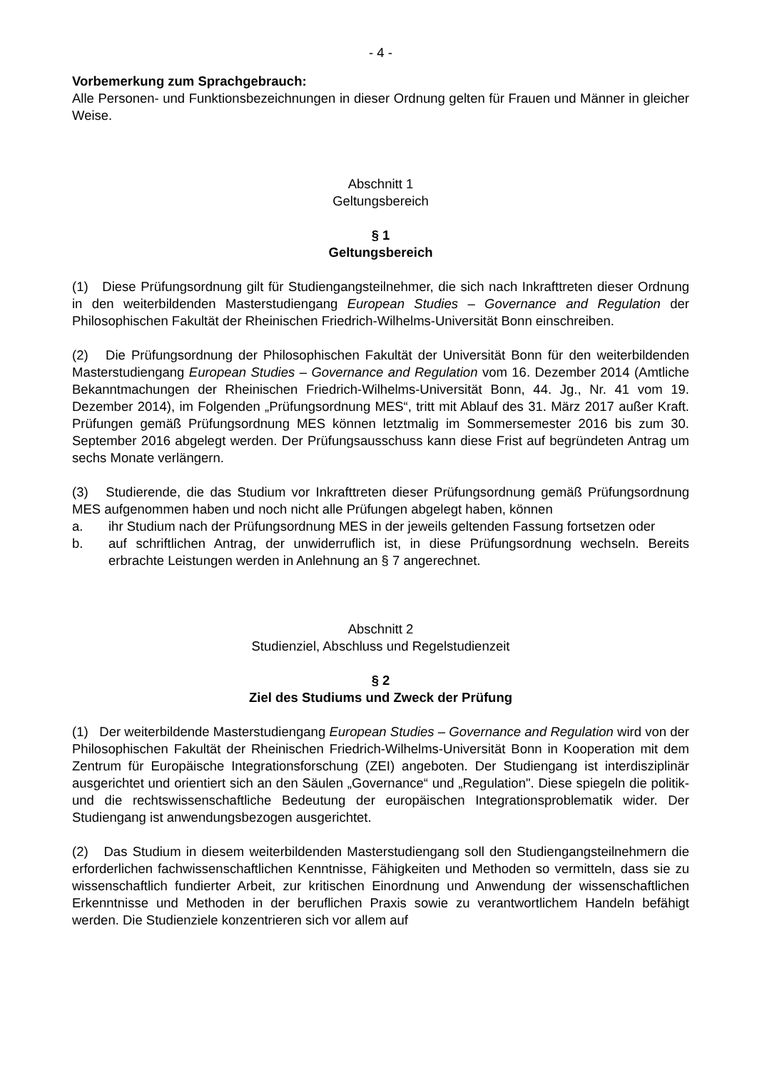- 4 -
Vorbemerkung zum Sprachgebrauch:
Alle Personen- und Funktionsbezeichnungen in dieser Ordnung gelten für Frauen und Männer in gleicher Weise.
Abschnitt 1
Geltungsbereich
§ 1
Geltungsbereich
(1) Diese Prüfungsordnung gilt für Studiengangsteilnehmer, die sich nach Inkrafttreten dieser Ordnung in den weiterbildenden Masterstudiengang European Studies – Governance and Regulation der Philosophischen Fakultät der Rheinischen Friedrich-Wilhelms-Universität Bonn einschreiben.
(2) Die Prüfungsordnung der Philosophischen Fakultät der Universität Bonn für den weiterbildenden Masterstudiengang European Studies – Governance and Regulation vom 16. Dezember 2014 (Amtliche Bekanntmachungen der Rheinischen Friedrich-Wilhelms-Universität Bonn, 44. Jg., Nr. 41 vom 19. Dezember 2014), im Folgenden „Prüfungs­ordnung MES“, tritt mit Ablauf des 31. März 2017 außer Kraft. Prüfungen gemäß Prüfungsordnung MES können letztmalig im Sommersemester 2016 bis zum 30. September 2016 abgelegt werden. Der Prüfungsausschuss kann diese Frist auf begründeten Antrag um sechs Monate verlängern.
(3) Studierende, die das Studium vor Inkrafttreten dieser Prüfungsordnung gemäß Prüfungsordnung MES aufgenommen haben und noch nicht alle Prüfungen abgelegt haben, können
a. ihr Studium nach der Prüfungsordnung MES in der jeweils geltenden Fassung fortsetzen oder
b. auf schriftlichen Antrag, der unwiderruflich ist, in diese Prüfungsordnung wechseln. Bereits erbrachte Leistungen werden in Anlehnung an § 7 angerechnet.
Abschnitt 2
Studienziel, Abschluss und Regelstudienzeit
§ 2
Ziel des Studiums und Zweck der Prüfung
(1) Der weiterbildende Masterstudiengang European Studies – Governance and Regulation wird von der Philosophischen Fakultät der Rheinischen Friedrich-Wilhelms-Universität Bonn in Kooperation mit dem Zentrum für Europäische Integrationsforschung (ZEI) angeboten. Der Studiengang ist interdisziplinär ausgerichtet und orientiert sich an den Säulen „Governance“ und „Regulation". Diese spiegeln die politik- und die rechtswissenschaftliche Bedeutung der europäischen Integrationsproblematik wider. Der Studiengang ist anwendungsbezogen ausgerichtet.
(2) Das Studium in diesem weiterbildenden Masterstudiengang soll den Studiengangs­teilnehmern die erforderlichen fachwissenschaftlichen Kenntnisse, Fähigkeiten und Methoden so vermitteln, dass sie zu wissenschaftlich fundierter Arbeit, zur kritischen Einordnung und Anwendung der wissenschaftlichen Erkenntnisse und Methoden in der beruflichen Praxis sowie zu verantwortlichem Handeln befähigt werden. Die Studienziele konzentrieren sich vor allem auf